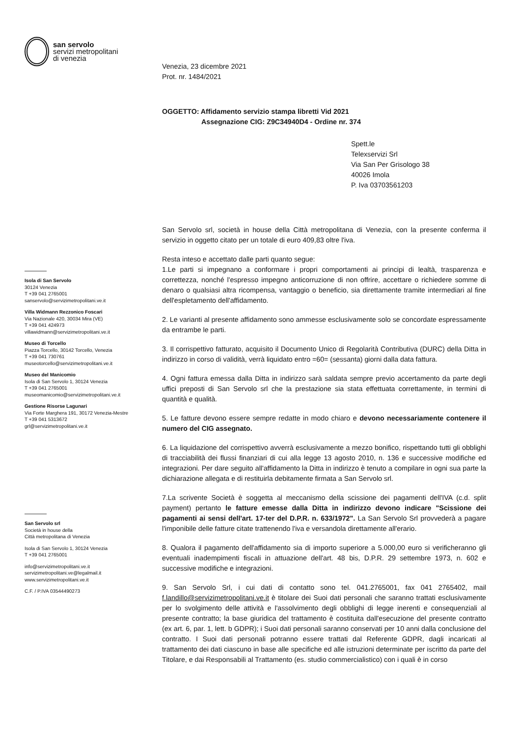san servolo
servizi metropolitani
di venezia
Isola di San Servolo
30124 Venezia
T +39 041 2765001
sanservolo@servizimetropolitani.ve.it
Villa Widmann Rezzonico Foscari
Via Nazionale 420, 30034 Mira (VE)
T +39 041 424973
villawidmann@servizimetropolitani.ve.it
Museo di Torcello
Piazza Torcello, 30142 Torcello, Venezia
T +39 041 730761
museotorcello@servizimetropolitani.ve.it
Museo del Manicomio
Isola di San Servolo 1, 30124 Venezia
T +39 041 2765001
museomanicomio@servizimetropolitani.ve.it
Gestione Risorse Lagunari
Via Forte Marghera 191, 30172 Venezia-Mestre
T +39 041 5313672
grl@servizimetropolitani.ve.it
San Servolo srl
Società in house della
Città metropolitana di Venezia
Isola di San Servolo 1, 30124 Venezia
T +39 041 2765001
info@servizimetropolitani.ve.it
servizimetropolitani.ve@legalmail.it
www.servizimetropolitani.ve.it
C.F. / P.IVA 03544490273
Venezia, 23 dicembre 2021
Prot. nr. 1484/2021
OGGETTO: Affidamento servizio stampa libretti Vid 2021
Assegnazione CIG: Z9C34940D4 - Ordine nr. 374
Spett.le
Telexservizi Srl
Via San Per Grisologo 38
40026 Imola
P. Iva 03703561203
San Servolo srl, società in house della Città metropolitana di Venezia, con la presente conferma il servizio in oggetto citato per un totale di euro 409,83 oltre l'iva.
Resta inteso e accettato dalle parti quanto segue:
1.Le parti si impegnano a conformare i propri comportamenti ai principi di lealtà, trasparenza e correttezza, nonché l'espresso impegno anticorruzione di non offrire, accettare o richiedere somme di denaro o qualsiasi altra ricompensa, vantaggio o beneficio, sia direttamente tramite intermediari al fine dell'espletamento dell'affidamento.
2. Le varianti al presente affidamento sono ammesse esclusivamente solo se concordate espressamente da entrambe le parti.
3. Il corrispettivo fatturato, acquisito il Documento Unico di Regolarità Contributiva (DURC) della Ditta in indirizzo in corso di validità, verrà liquidato entro =60= (sessanta) giorni dalla data fattura.
4. Ogni fattura emessa dalla Ditta in indirizzo sarà saldata sempre previo accertamento da parte degli uffici preposti di San Servolo srl che la prestazione sia stata effettuata correttamente, in termini di quantità e qualità.
5. Le fatture devono essere sempre redatte in modo chiaro e devono necessariamente contenere il numero del CIG assegnato.
6. La liquidazione del corrispettivo avverrà esclusivamente a mezzo bonifico, rispettando tutti gli obblighi di tracciabilità dei flussi finanziari di cui alla legge 13 agosto 2010, n. 136 e successive modifiche ed integrazioni. Per dare seguito all'affidamento la Ditta in indirizzo è tenuto a compilare in ogni sua parte la dichiarazione allegata e di restituirla debitamente firmata a San Servolo srl.
7.La scrivente Società è soggetta al meccanismo della scissione dei pagamenti dell'IVA (c.d. split payment) pertanto le fatture emesse dalla Ditta in indirizzo devono indicare "Scissione dei pagamenti ai sensi dell'art. 17-ter del D.P.R. n. 633/1972". La San Servolo Srl provvederà a pagare l'imponibile delle fatture citate trattenendo l'iva e versandola direttamente all'erario.
8. Qualora il pagamento dell'affidamento sia di importo superiore a 5.000,00 euro si verificheranno gli eventuali inadempimenti fiscali in attuazione dell'art. 48 bis, D.P.R. 29 settembre 1973, n. 602 e successive modifiche e integrazioni.
9. San Servolo Srl, i cui dati di contatto sono tel. 041.2765001, fax 041 2765402, mail f.landillo@servizimetropolitani.ve.it è titolare dei Suoi dati personali che saranno trattati esclusivamente per lo svolgimento delle attività e l'assolvimento degli obblighi di legge inerenti e consequenziali al presente contratto; la base giuridica del trattamento è costituita dall'esecuzione del presente contratto (ex art. 6, par. 1, lett. b GDPR); i Suoi dati personali saranno conservati per 10 anni dalla conclusione del contratto. I Suoi dati personali potranno essere trattati dal Referente GDPR, dagli incaricati al trattamento dei dati ciascuno in base alle specifiche ed alle istruzioni determinate per iscritto da parte del Titolare, e dai Responsabili al Trattamento (es. studio commercialistico) con i quali è in corso